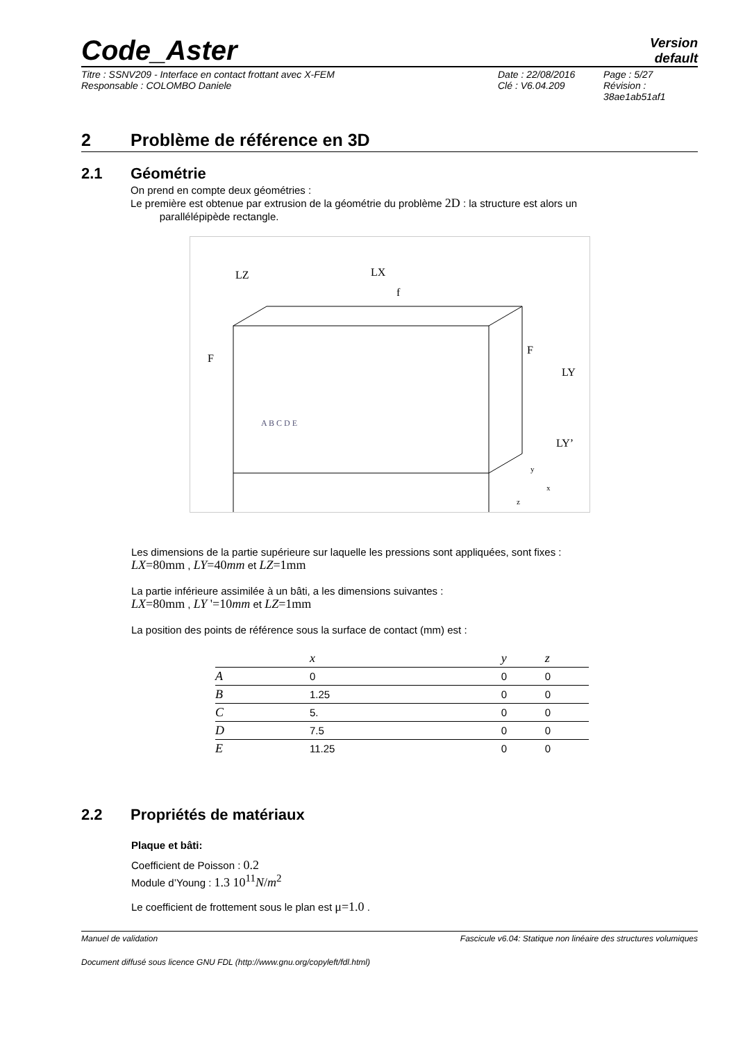Code_Aster
Version
default
Titre : SSNV209 - Interface en contact frottant avec X-FEM
Responsable : COLOMBO Daniele
Date : 22/08/2016
Clé : V6.04.209
Page : 5/27
Révision :
38ae1ab51af1
2 Problème de référence en 3D
2.1 Géométrie
On prend en compte deux géométries :
Le première est obtenue par extrusion de la géométrie du problème 2D : la structure est alors un
parallélépipède rectangle.
LZ
LX
f
F
F
LY
LY’
A B C D E
y
x
z
Les dimensions de la partie supérieure sur laquelle les pressions sont appliquées, sont fixes :
LX=80mm , LY=40mm et LZ=1mm
La partie inférieure assimilée à un bâti, a les dimensions suivantes :
LX=80mm , LY '=10mm et LZ=1mm
La position des points de référence sous la surface de contact (mm) est :
| | x | y | z |
| --- | --- | --- | --- |
| A | 0 | 0 | 0 |
| B | 1.25 | 0 | 0 |
| C | 5. | 0 | 0 |
| D | 7.5 | 0 | 0 |
| E | 11.25 | 0 | 0 |
2.2 Propriétés de matériaux
Plaque et bâti:
Coefficient de Poisson : 0.2
Module d’Young : 1.3 10<sup>11</sup>N/m<sup>2</sup>
Le coefficient de frottement sous le plan est μ=1.0 .
Manuel de validation Fascicule v6.04: Statique non linéaire des structures volumiques
Document diffusé sous licence GNU FDL (http://www.gnu.org/copyleft/fdl.html)